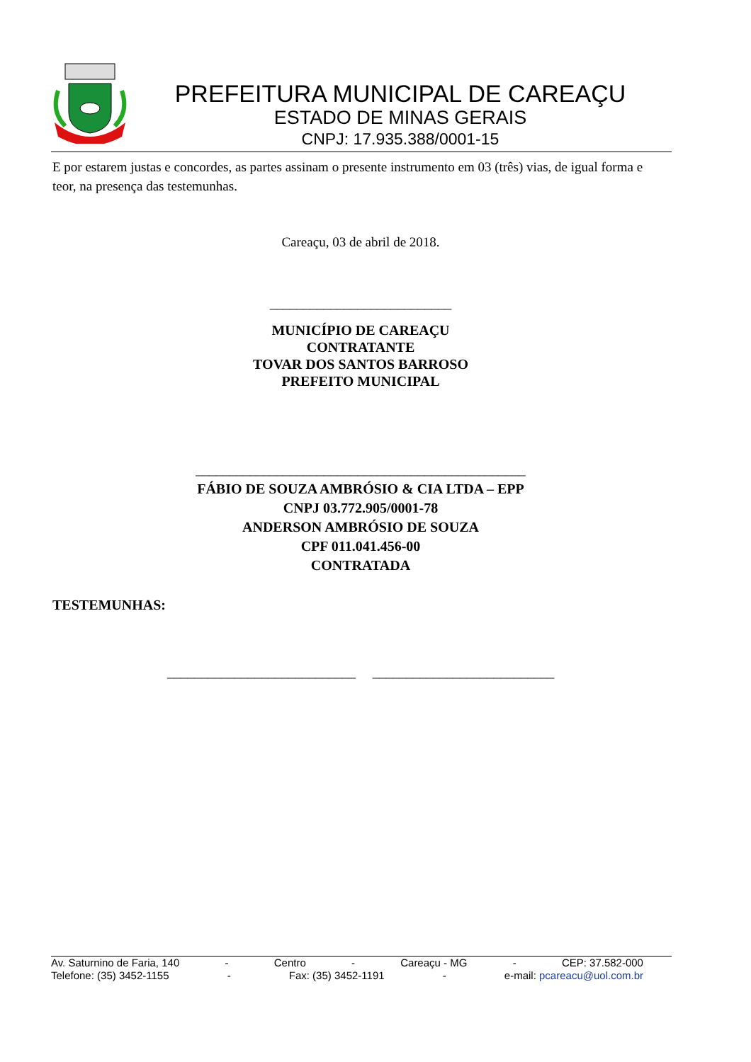PREFEITURA MUNICIPAL DE CAREAÇU
ESTADO DE MINAS GERAIS
CNPJ: 17.935.388/0001-15
E por estarem justas e concordes, as partes assinam o presente instrumento em 03 (três) vias, de igual forma e teor, na presença das testemunhas.
Careaçu, 03 de abril de 2018.
___________________________
MUNICÍPIO DE CAREAÇU
CONTRATANTE
TOVAR DOS SANTOS BARROSO
PREFEITO MUNICIPAL
_________________________________________________
FÁBIO DE SOUZA AMBRÓSIO & CIA LTDA – EPP
CNPJ 03.772.905/0001-78
ANDERSON AMBRÓSIO DE SOUZA
CPF 011.041.456-00
CONTRATADA
TESTEMUNHAS:
____________________________ ___________________________
Av. Saturnino de Faria, 140 - Centro - Careaçu - MG - CEP: 37.582-000
Telefone: (35) 3452-1155 - Fax: (35) 3452-1191 - e-mail: pcareacu@uol.com.br